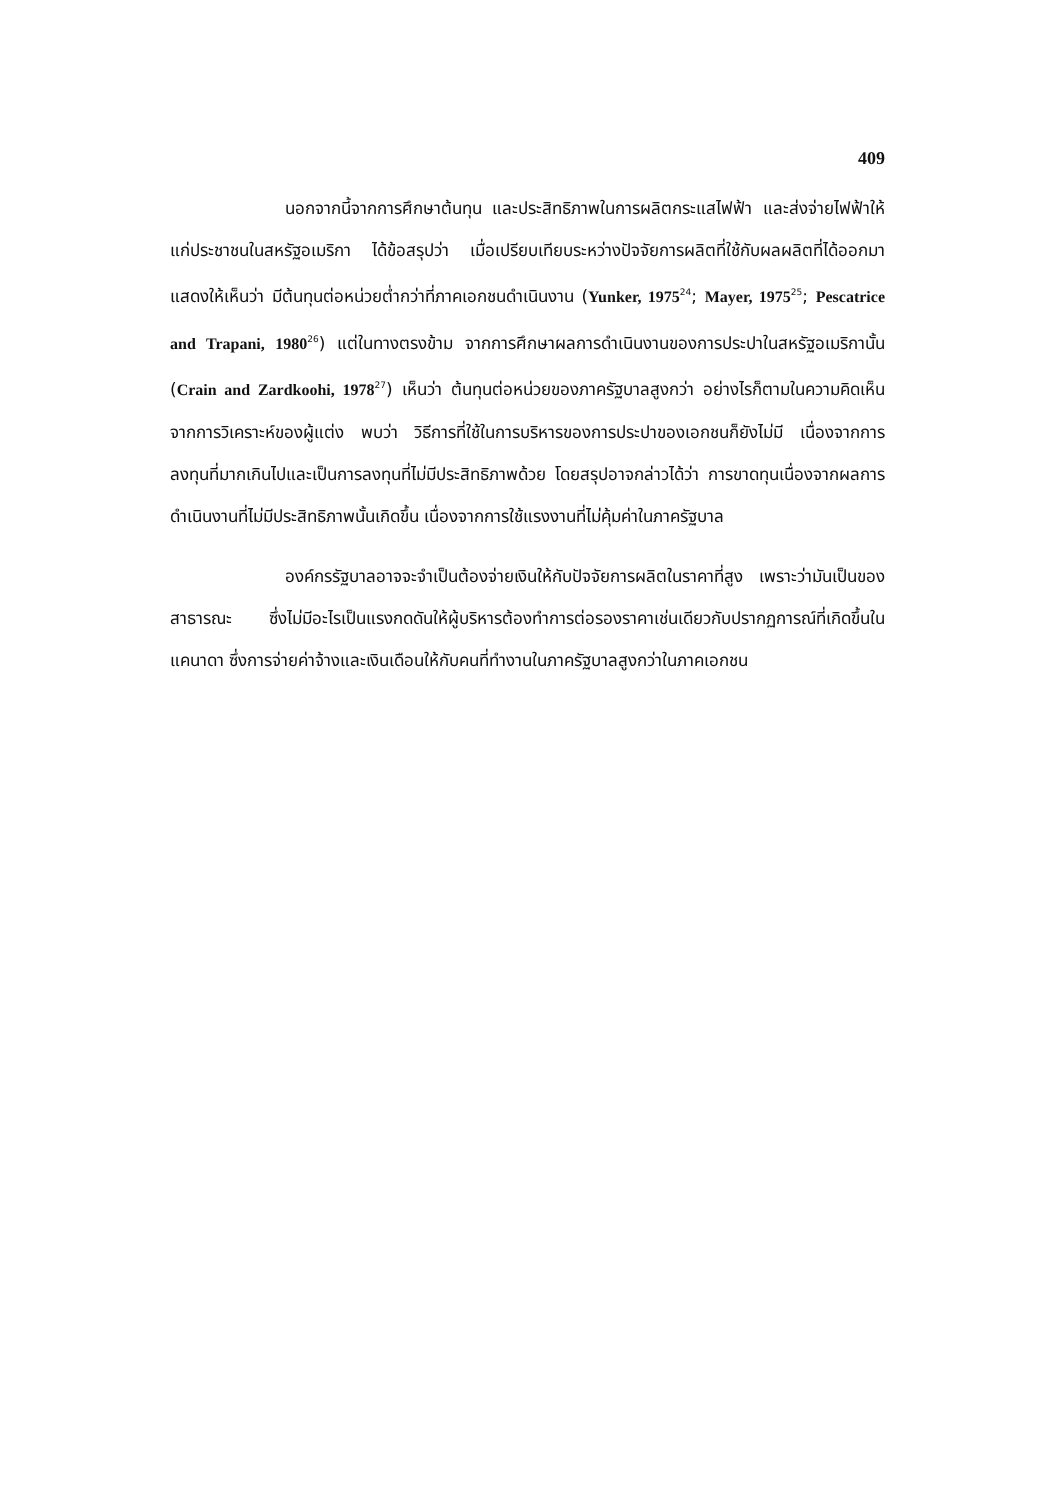409
นอกจากนี้จากการศึกษาต้นทุน และประสิทธิภาพในการผลิตกระแสไฟฟ้า และส่งจ่ายไฟฟ้าให้แก่ประชาชนในสหรัฐอเมริกา ได้ข้อสรุปว่า เมื่อเปรียบเทียบระหว่างปัจจัยการผลิตที่ใช้กับผลผลิตที่ได้ออกมา แสดงให้เห็นว่า มีต้นทุนต่อหน่วยต่ำกว่าที่ภาคเอกชนดำเนินงาน (Yunker, 1975<sup>24</sup>; Mayer, 1975<sup>25</sup>; Pescatrice and Trapani, 1980<sup>26</sup>) แต่ในทางตรงข้าม จากการศึกษาผลการดำเนินงานของการประปาในสหรัฐอเมริกานั้น (Crain and Zardkoohi, 1978<sup>27</sup>) เห็นว่า ต้นทุนต่อหน่วยของภาครัฐบาลสูงกว่า อย่างไรก็ตามในความคิดเห็นจากการวิเคราะห์ของผู้แต่ง พบว่า วิธีการที่ใช้ในการบริหารของการประปาของเอกชนก็ยังไม่มี เนื่องจากการลงทุนที่มากเกินไปและเป็นการลงทุนที่ไม่มีประสิทธิภาพด้วย โดยสรุปอาจกล่าวได้ว่า การขาดทุนเนื่องจากผลการดำเนินงานที่ไม่มีประสิทธิภาพนั้นเกิดขึ้น เนื่องจากการใช้แรงงานที่ไม่คุ้มค่าในภาครัฐบาล
องค์กรรัฐบาลอาจจะจำเป็นต้องจ่ายเงินให้กับปัจจัยการผลิตในราคาที่สูง เพราะว่ามันเป็นของสาธารณะ ซึ่งไม่มีอะไรเป็นแรงกดดันให้ผู้บริหารต้องทำการต่อรองราคาเช่นเดียวกับปรากฏการณ์ที่เกิดขึ้นในแคนาดา ซึ่งการจ่ายค่าจ้างและเงินเดือนให้กับคนที่ทำงานในภาครัฐบาลสูงกว่าในภาคเอกชน